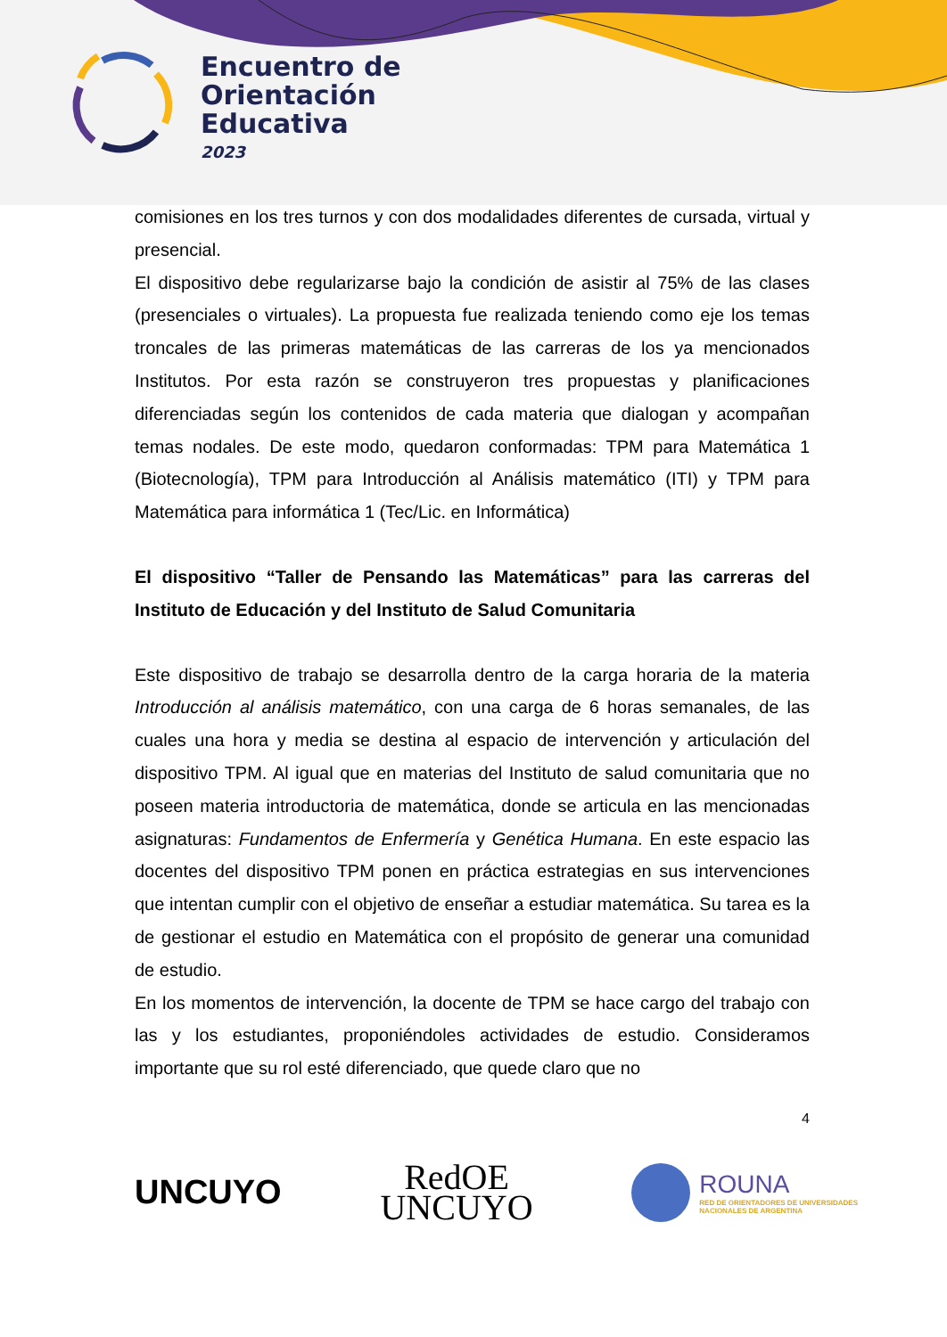Encuentro de
Orientación
Educativa
2023
comisiones en los tres turnos y con dos modalidades diferentes de cursada, virtual y presencial.
El dispositivo debe regularizarse bajo la condición de asistir al 75% de las clases (presenciales o virtuales). La propuesta fue realizada teniendo como eje los temas troncales de las primeras matemáticas de las carreras de los ya mencionados Institutos. Por esta razón se construyeron tres propuestas y planificaciones diferenciadas según los contenidos de cada materia que dialogan y acompañan temas nodales. De este modo, quedaron conformadas: TPM para Matemática 1 (Biotecnología), TPM para Introducción al Análisis matemático (ITI) y TPM para Matemática para informática 1 (Tec/Lic. en Informática)
El dispositivo “Taller de Pensando las Matemáticas” para las carreras del Instituto de Educación y del Instituto de Salud Comunitaria
Este dispositivo de trabajo se desarrolla dentro de la carga horaria de la materia Introducción al análisis matemático, con una carga de 6 horas semanales, de las cuales una hora y media se destina al espacio de intervención y articulación del dispositivo TPM. Al igual que en materias del Instituto de salud comunitaria que no poseen materia introductoria de matemática, donde se articula en las mencionadas asignaturas: Fundamentos de Enfermería y Genética Humana. En este espacio las docentes del dispositivo TPM ponen en práctica estrategias en sus intervenciones que intentan cumplir con el objetivo de enseñar a estudiar matemática. Su tarea es la de gestionar el estudio en Matemática con el propósito de generar una comunidad de estudio.
En los momentos de intervención, la docente de TPM se hace cargo del trabajo con las y los estudiantes, proponiéndoles actividades de estudio. Consideramos importante que su rol esté diferenciado, que quede claro que no
4
UNCUYO
RedOE
UNCUYO
ROUNA
RED DE ORIENTADORES DE UNIVERSIDADES
NACIONALES DE ARGENTINA